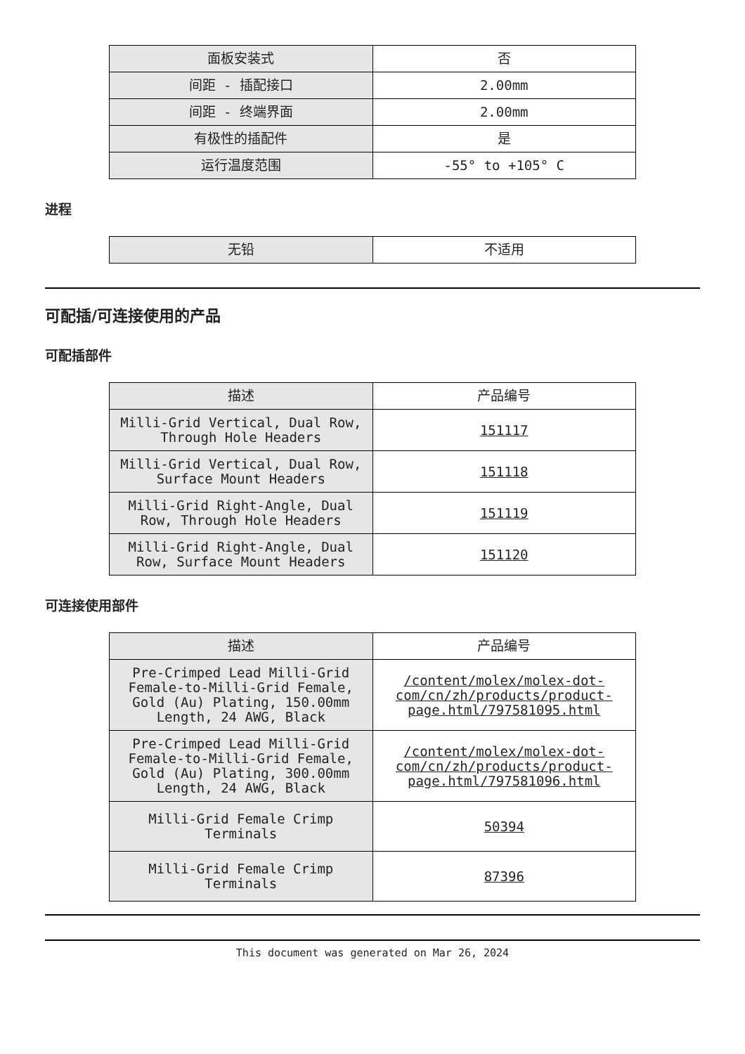| 面板安装式 | 否 |
| 间距 - 插配接口 | 2.00mm |
| 间距 - 终端界面 | 2.00mm |
| 有极性的插配件 | 是 |
| 运行温度范围 | -55° to +105° C |
进程
| 无铅 | 不适用 |
可配插/可连接使用的产品
可配插部件
| 描述 | 产品编号 |
| --- | --- |
| Milli-Grid Vertical, Dual Row, Through Hole Headers | 151117 |
| Milli-Grid Vertical, Dual Row, Surface Mount Headers | 151118 |
| Milli-Grid Right-Angle, Dual Row, Through Hole Headers | 151119 |
| Milli-Grid Right-Angle, Dual Row, Surface Mount Headers | 151120 |
可连接使用部件
| 描述 | 产品编号 |
| --- | --- |
| Pre-Crimped Lead Milli-Grid Female-to-Milli-Grid Female, Gold (Au) Plating, 150.00mm Length, 24 AWG, Black | /content/molex/molex-dot-com/cn/zh/products/product-page.html/797581095.html |
| Pre-Crimped Lead Milli-Grid Female-to-Milli-Grid Female, Gold (Au) Plating, 300.00mm Length, 24 AWG, Black | /content/molex/molex-dot-com/cn/zh/products/product-page.html/797581096.html |
| Milli-Grid Female Crimp Terminals | 50394 |
| Milli-Grid Female Crimp Terminals | 87396 |
This document was generated on Mar 26, 2024